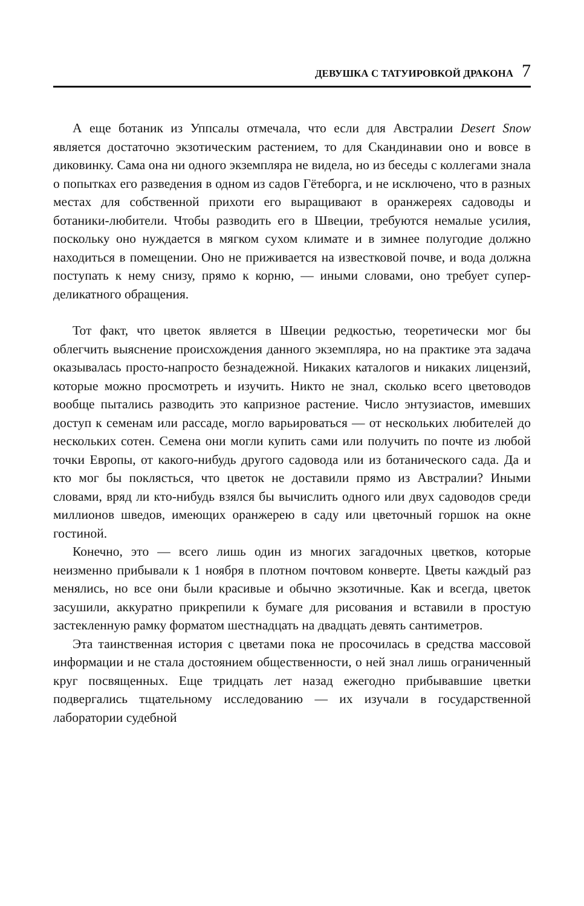ДЕВУШКА С ТАТУИРОВКОЙ ДРАКОНА 7
А еще ботаник из Уппсалы отмечала, что если для Австралии Desert Snow является достаточно экзотическим растением, то для Скандинавии оно и вовсе в диковинку. Сама она ни одного экземпляра не видела, но из беседы с коллегами знала о попытках его разведения в одном из садов Гётеборга, и не исключено, что в разных местах для собственной прихоти его выращивают в оранжереях садоводы и ботаники-любители. Чтобы разводить его в Швеции, требуются немалые усилия, поскольку оно нуждается в мягком сухом климате и в зимнее полугодие должно находиться в помещении. Оно не приживается на известковой почве, и вода должна поступать к нему снизу, прямо к корню, — иными словами, оно требует супер­деликатного обращения.
Тот факт, что цветок является в Швеции редкостью, теоретически мог бы облегчить выяснение происхождения данного экземпляра, но на практике эта задача оказывалась просто-напросто безнадежной. Никаких каталогов и никаких лицензий, которые можно просмотреть и изучить. Никто не знал, сколько всего цветоводов вообще пытались разводить это капризное растение. Число энтузиастов, имевших доступ к семенам или рассаде, могло варьироваться — от нескольких любителей до нескольких сотен. Семена они могли купить сами или получить по почте из любой точки Европы, от какого-нибудь другого садовода или из ботанического сада. Да и кто мог бы поклясться, что цветок не доставили прямо из Австралии? Иными словами, вряд ли кто-нибудь взялся бы вычислить одного или двух садоводов среди миллионов шведов, имеющих оранжерею в саду или цветочный горшок на окне гостиной.
Конечно, это — всего лишь один из многих загадочных цветков, которые неизменно прибывали к 1 ноября в плотном почтовом конверте. Цветы каждый раз менялись, но все они были красивые и обычно экзотичные. Как и всегда, цветок засушили, аккуратно прикрепили к бумаге для рисования и вставили в простую застекленную рамку форматом шестнадцать на двадцать девять сантиметров.
Эта таинственная история с цветами пока не просочилась в средства массовой информации и не стала достоянием общественности, о ней знал лишь ограниченный круг посвященных. Еще тридцать лет назад ежегодно прибывавшие цветки подвергались тщательному исследованию — их изучали в государственной лаборатории судебной